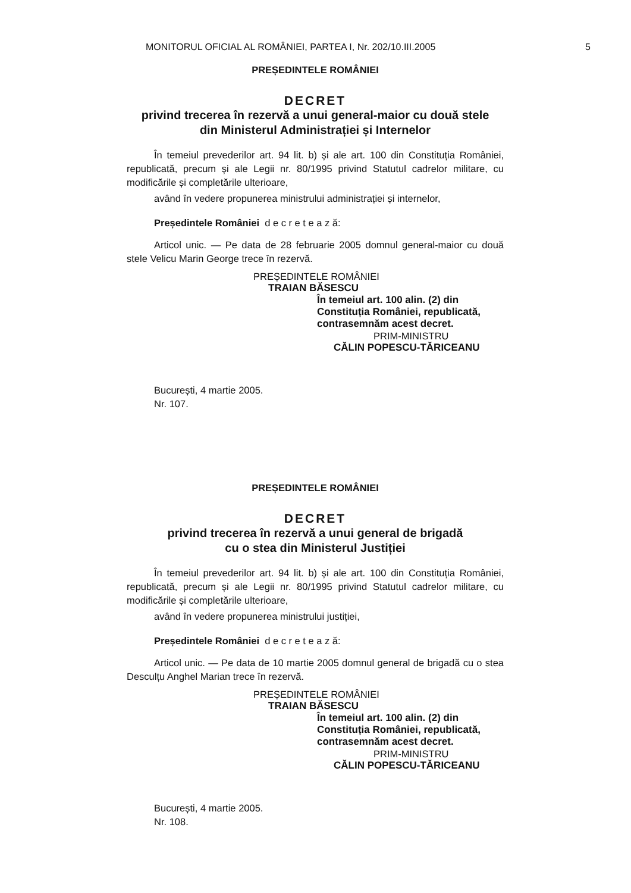MONITORUL OFICIAL AL ROMÂNIEI, PARTEA I, Nr. 202/10.III.2005
5
PREȘEDINTELE ROMÂNIEI
DECRET
privind trecerea în rezervă a unui general-maior cu două stele
din Ministerul Administrației și Internelor
În temeiul prevederilor art. 94 lit. b) și ale art. 100 din Constituția României, republicată, precum și ale Legii nr. 80/1995 privind Statutul cadrelor militare, cu modificările și completările ulterioare,
având în vedere propunerea ministrului administrației și internelor,
Președintele României d e c r e t e a z ă:
Articol unic. — Pe data de 28 februarie 2005 domnul general-maior cu două stele Velicu Marin George trece în rezervă.
PREȘEDINTELE ROMÂNIEI
TRAIAN BĂSESCU
În temeiul art. 100 alin. (2) din
Constituția României, republicată,
contrasemnăm acest decret.
PRIM-MINISTRU
CĂLIN POPESCU-TĂRICEANU
București, 4 martie 2005.
Nr. 107.
PREȘEDINTELE ROMÂNIEI
DECRET
privind trecerea în rezervă a unui general de brigadă
cu o stea din Ministerul Justiției
În temeiul prevederilor art. 94 lit. b) și ale art. 100 din Constituția României, republicată, precum și ale Legii nr. 80/1995 privind Statutul cadrelor militare, cu modificările și completările ulterioare,
având în vedere propunerea ministrului justiției,
Președintele României d e c r e t e a z ă:
Articol unic. — Pe data de 10 martie 2005 domnul general de brigadă cu o stea Desculțu Anghel Marian trece în rezervă.
PREȘEDINTELE ROMÂNIEI
TRAIAN BĂSESCU
În temeiul art. 100 alin. (2) din
Constituția României, republicată,
contrasemnăm acest decret.
PRIM-MINISTRU
CĂLIN POPESCU-TĂRICEANU
București, 4 martie 2005.
Nr. 108.